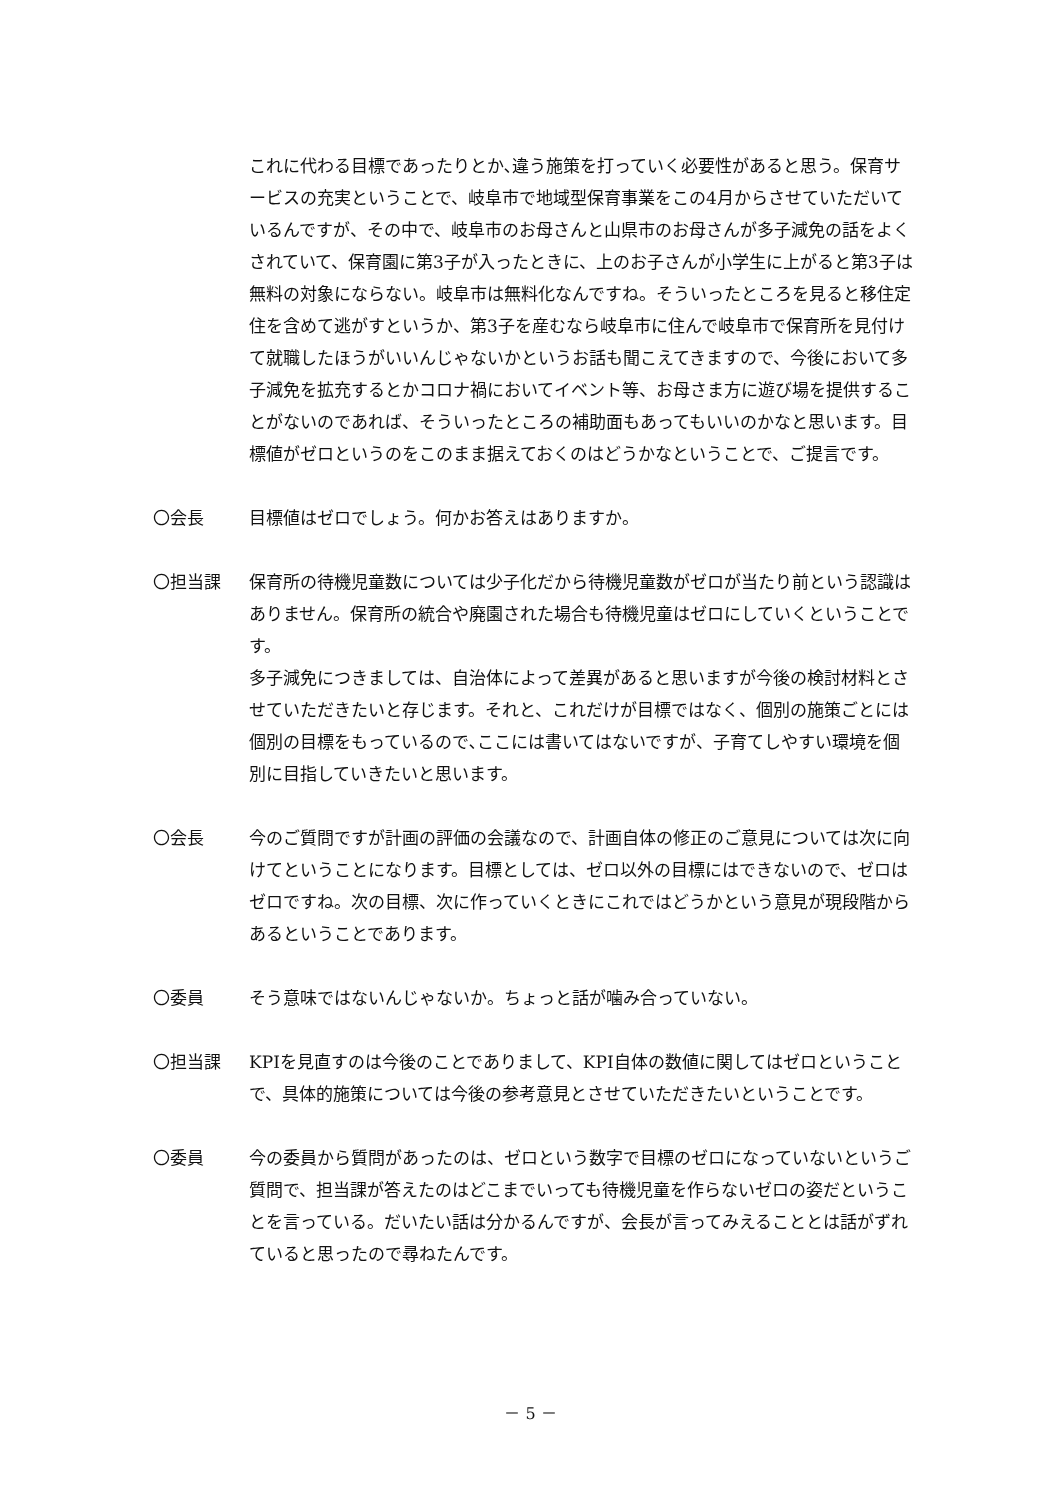これに代わる目標であったりとか､違う施策を打っていく必要性があると思う。保育サービスの充実ということで、岐阜市で地域型保育事業をこの4月からさせていただいているんですが、その中で、岐阜市のお母さんと山県市のお母さんが多子減免の話をよくされていて、保育園に第3子が入ったときに、上のお子さんが小学生に上がると第3子は無料の対象にならない。岐阜市は無料化なんですね。そういったところを見ると移住定住を含めて逃がすというか、第3子を産むなら岐阜市に住んで岐阜市で保育所を見付けて就職したほうがいいんじゃないかというお話も聞こえてきますので、今後において多子減免を拡充するとかコロナ禍においてイベント等、お母さま方に遊び場を提供することがないのであれば、そういったところの補助面もあってもいいのかなと思います。目標値がゼロというのをこのまま据えておくのはどうかなということで、ご提言です。
〇会長 目標値はゼロでしょう。何かお答えはありますか。
〇担当課 保育所の待機児童数については少子化だから待機児童数がゼロが当たり前という認識はありません。保育所の統合や廃園された場合も待機児童はゼロにしていくということです。
多子減免につきましては、自治体によって差異があると思いますが今後の検討材料とさせていただきたいと存じます。それと、これだけが目標ではなく、個別の施策ごとには個別の目標をもっているので､ここには書いてはないですが、子育てしやすい環境を個別に目指していきたいと思います。
〇会長 今のご質問ですが計画の評価の会議なので、計画自体の修正のご意見については次に向けてということになります。目標としては、ゼロ以外の目標にはできないので、ゼロはゼロですね。次の目標、次に作っていくときにこれではどうかという意見が現段階からあるということであります。
〇委員 そう意味ではないんじゃないか。ちょっと話が噛み合っていない。
〇担当課 KPIを見直すのは今後のことでありまして、KPI自体の数値に関してはゼロということで、具体的施策については今後の参考意見とさせていただきたいということです。
〇委員 今の委員から質問があったのは、ゼロという数字で目標のゼロになっていないというご質問で、担当課が答えたのはどこまでいっても待機児童を作らないゼロの姿だということを言っている。だいたい話は分かるんですが、会長が言ってみえることとは話がずれていると思ったので尋ねたんです。
－ 5 －